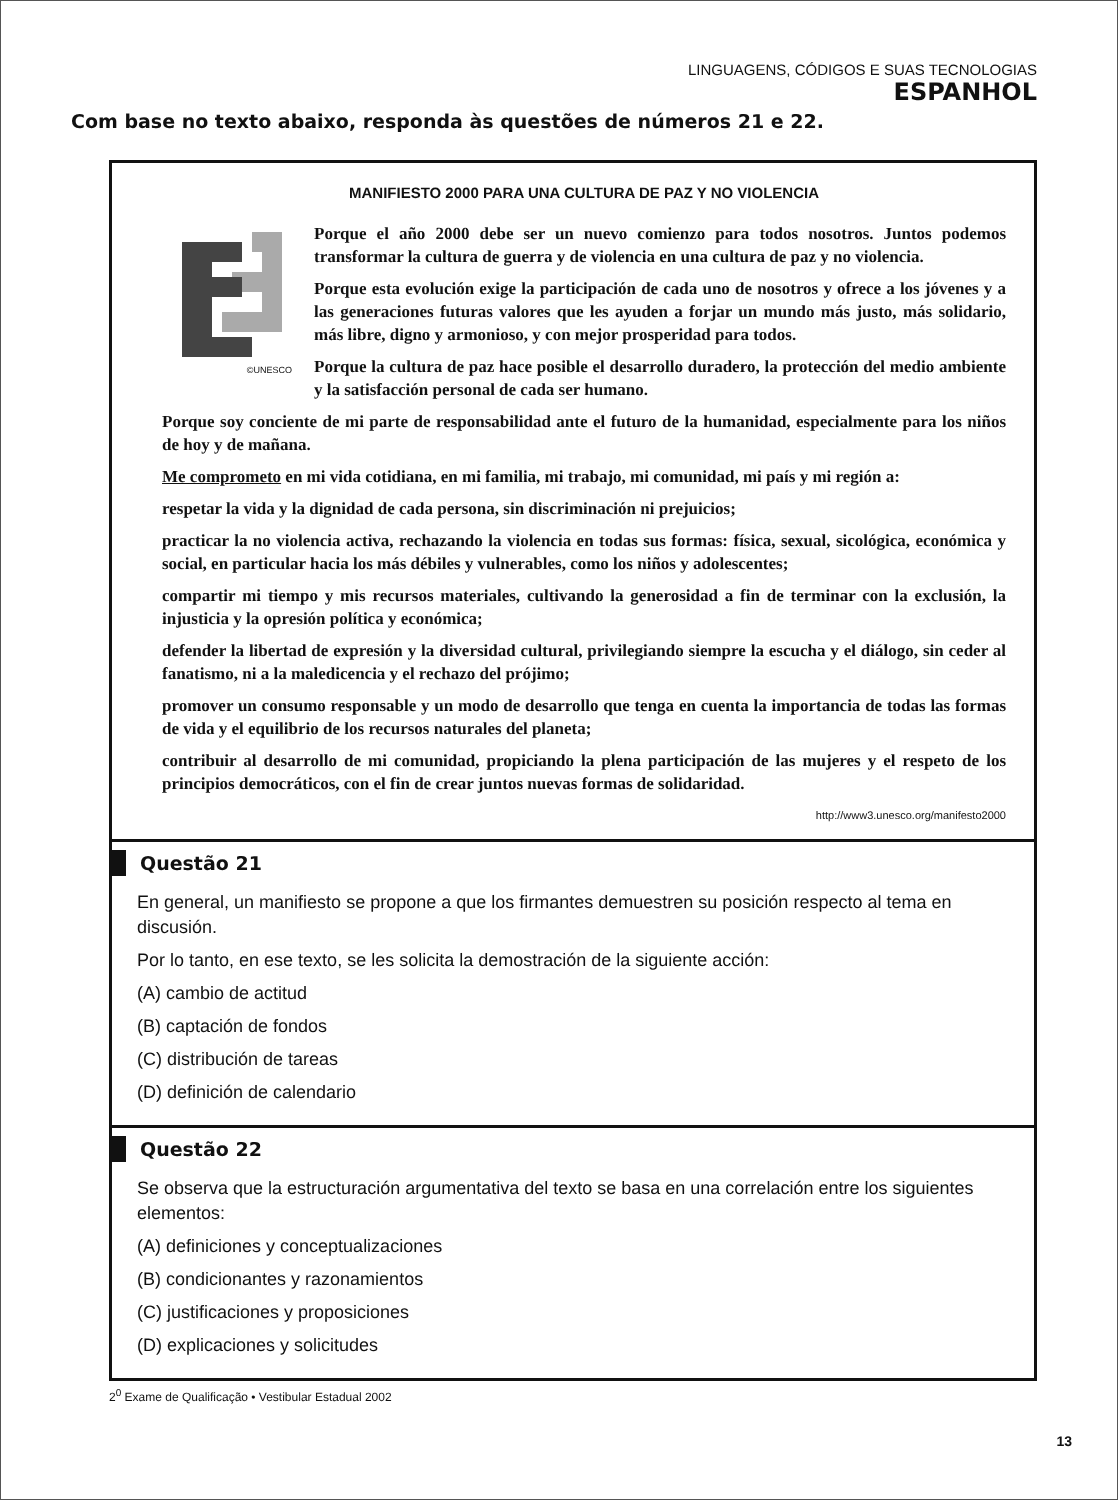LINGUAGENS, CÓDIGOS E SUAS TECNOLOGIAS
ESPANHOL
Com base no texto abaixo, responda às questões de números 21 e 22.
MANIFIESTO 2000 PARA UNA CULTURA DE PAZ Y NO VIOLENCIA
©UNESCO
Porque el año 2000 debe ser un nuevo comienzo para todos nosotros. Juntos podemos transformar la cultura de guerra y de violencia en una cultura de paz y no violencia.
Porque esta evolución exige la participación de cada uno de nosotros y ofrece a los jóvenes y a las generaciones futuras valores que les ayuden a forjar un mundo más justo, más solidario, más libre, digno y armonioso, y con mejor prosperidad para todos.
Porque la cultura de paz hace posible el desarrollo duradero, la protección del medio ambiente y la satisfacción personal de cada ser humano.
Porque soy conciente de mi parte de responsabilidad ante el futuro de la humanidad, especialmente para los niños de hoy y de mañana.
Me comprometo en mi vida cotidiana, en mi familia, mi trabajo, mi comunidad, mi país y mi región a:
respetar la vida y la dignidad de cada persona, sin discriminación ni prejuicios;
practicar la no violencia activa, rechazando la violencia en todas sus formas: física, sexual, sicológica, económica y social, en particular hacia los más débiles y vulnerables, como los niños y adolescentes;
compartir mi tiempo y mis recursos materiales, cultivando la generosidad a fin de terminar con la exclusión, la injusticia y la opresión política y económica;
defender la libertad de expresión y la diversidad cultural, privilegiando siempre la escucha y el diálogo, sin ceder al fanatismo, ni a la maledicencia y el rechazo del prójimo;
promover un consumo responsable y un modo de desarrollo que tenga en cuenta la importancia de todas las formas de vida y el equilibrio de los recursos naturales del planeta;
contribuir al desarrollo de mi comunidad, propiciando la plena participación de las mujeres y el respeto de los principios democráticos, con el fin de crear juntos nuevas formas de solidaridad.
http://www3.unesco.org/manifesto2000
Questão 21
En general, un manifiesto se propone a que los firmantes demuestren su posición respecto al tema en discusión.
Por lo tanto, en ese texto, se les solicita la demostración de la siguiente acción:
(A) cambio de actitud
(B) captación de fondos
(C) distribución de tareas
(D) definición de calendario
Questão 22
Se observa que la estructuración argumentativa del texto se basa en una correlación entre los siguientes elementos:
(A) definiciones y conceptualizaciones
(B) condicionantes y razonamientos
(C) justificaciones y proposiciones
(D) explicaciones y solicitudes
2<sup>0</sup> Exame de Qualificação • Vestibular Estadual 2002
13